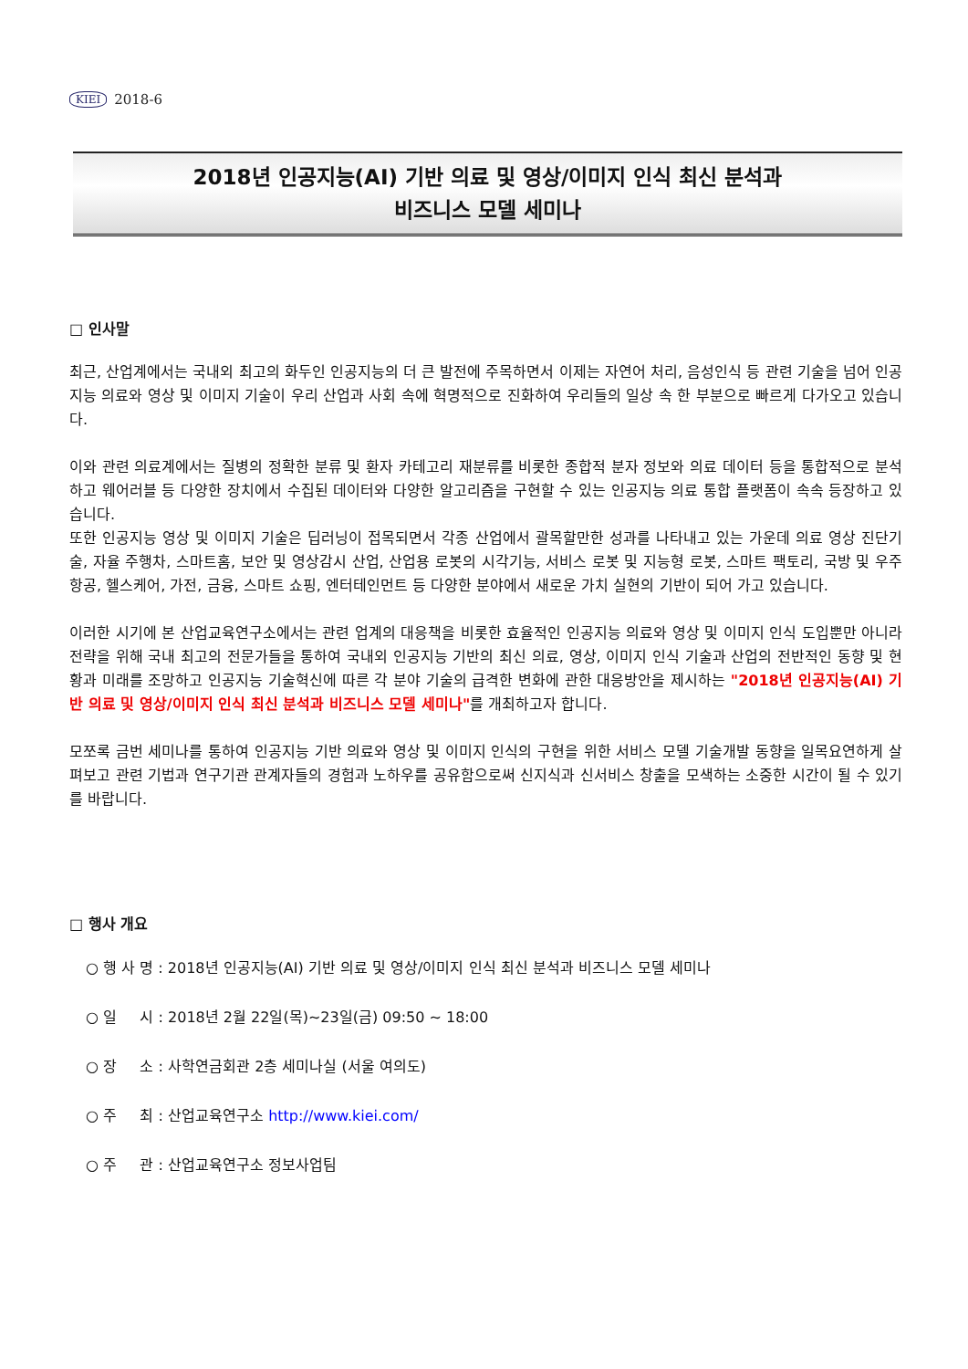KIEI 2018-6
2018년 인공지능(AI) 기반 의료 및 영상/이미지 인식 최신 분석과
비즈니스 모델 세미나
□ 인사말
최근, 산업계에서는 국내외 최고의 화두인 인공지능의 더 큰 발전에 주목하면서 이제는 자연어 처리, 음성인식 등 관련 기술을 넘어 인공지능 의료와 영상 및 이미지 기술이 우리 산업과 사회 속에 혁명적으로 진화하여 우리들의 일상 속 한 부분으로 빠르게 다가오고 있습니다.
이와 관련 의료계에서는 질병의 정확한 분류 및 환자 카테고리 재분류를 비롯한 종합적 분자 정보와 의료 데이터 등을 통합적으로 분석하고 웨어러블 등 다양한 장치에서 수집된 데이터와 다양한 알고리즘을 구현할 수 있는 인공지능 의료 통합 플랫폼이 속속 등장하고 있습니다.
또한 인공지능 영상 및 이미지 기술은 딥러닝이 접목되면서 각종 산업에서 괄목할만한 성과를 나타내고 있는 가운데 의료 영상 진단기술, 자율 주행차, 스마트홈, 보안 및 영상감시 산업, 산업용 로봇의 시각기능, 서비스 로봇 및 지능형 로봇, 스마트 팩토리, 국방 및 우주항공, 헬스케어, 가전, 금융, 스마트 쇼핑, 엔터테인먼트 등 다양한 분야에서 새로운 가치 실현의 기반이 되어 가고 있습니다.
이러한 시기에 본 산업교육연구소에서는 관련 업계의 대응책을 비롯한 효율적인 인공지능 의료와 영상 및 이미지 인식 도입뿐만 아니라 전략을 위해 국내 최고의 전문가들을 통하여 국내외 인공지능 기반의 최신 의료, 영상, 이미지 인식 기술과 산업의 전반적인 동향 및 현황과 미래를 조망하고 인공지능 기술혁신에 따른 각 분야 기술의 급격한 변화에 관한 대응방안을 제시하는 "2018년 인공지능(AI) 기반 의료 및 영상/이미지 인식 최신 분석과 비즈니스 모델 세미나"를 개최하고자 합니다.
모쪼록 금번 세미나를 통하여 인공지능 기반 의료와 영상 및 이미지 인식의 구현을 위한 서비스 모델 기술개발 동향을 일목요연하게 살펴보고 관련 기법과 연구기관 관계자들의 경험과 노하우를 공유함으로써 신지식과 신서비스 창출을 모색하는 소중한 시간이 될 수 있기를 바랍니다.
□ 행사 개요
○ 행 사 명 : 2018년 인공지능(AI) 기반 의료 및 영상/이미지 인식 최신 분석과 비즈니스 모델 세미나
○ 일 시 : 2018년 2월 22일(목)~23일(금) 09:50 ~ 18:00
○ 장 소 : 사학연금회관 2층 세미나실 (서울 여의도)
○ 주 최 : 산업교육연구소 http://www.kiei.com/
○ 주 관 : 산업교육연구소 정보사업팀